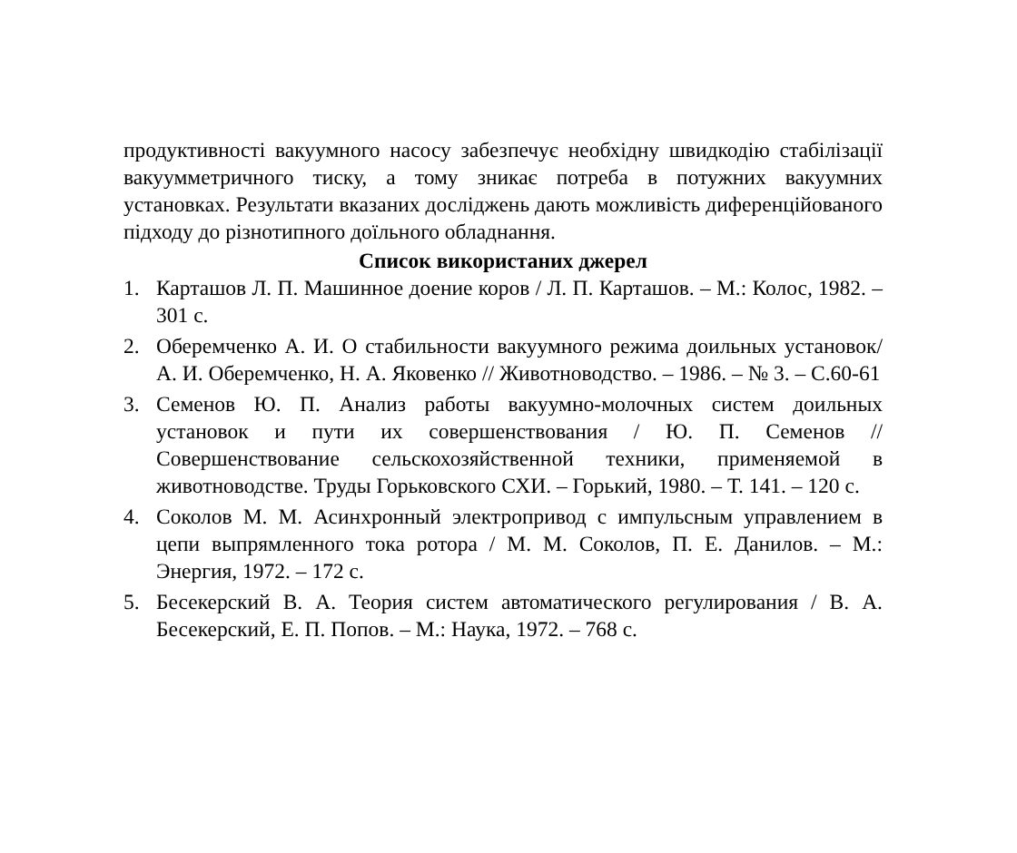продуктивності вакуумного насосу забезпечує необхідну швидкодію стабілізації вакуумметричного тиску, а тому зникає потреба в потужних вакуумних установках. Результати вказаних досліджень дають можливість диференційованого підходу до різнотипного доїльного обладнання.
Список використаних джерел
1. Карташов Л. П. Машинное доение коров / Л. П. Карташов. – М.: Колос, 1982. – 301 с.
2. Оберемченко А. И. О стабильности вакуумного режима доильных установок/ А. И. Оберемченко, Н. А. Яковенко // Животноводство. – 1986. – № 3. – С.60-61
3. Семенов Ю. П. Анализ работы вакуумно-молочных систем доильных установок и пути их совершенствования / Ю. П. Семенов // Совершенствование сельскохозяйственной техники, применяемой в животноводстве. Труды Горьковского СХИ. – Горький, 1980. – Т. 141. – 120 с.
4. Соколов М. М. Асинхронный электропривод с импульсным управлением в цепи выпрямленного тока ротора / М. М. Соколов, П. Е. Данилов. – М.: Энергия, 1972. – 172 с.
5. Бесекерский В. А. Теория систем автоматического регулирования / В. А. Бесекерский, Е. П. Попов. – М.: Наука, 1972. – 768 с.